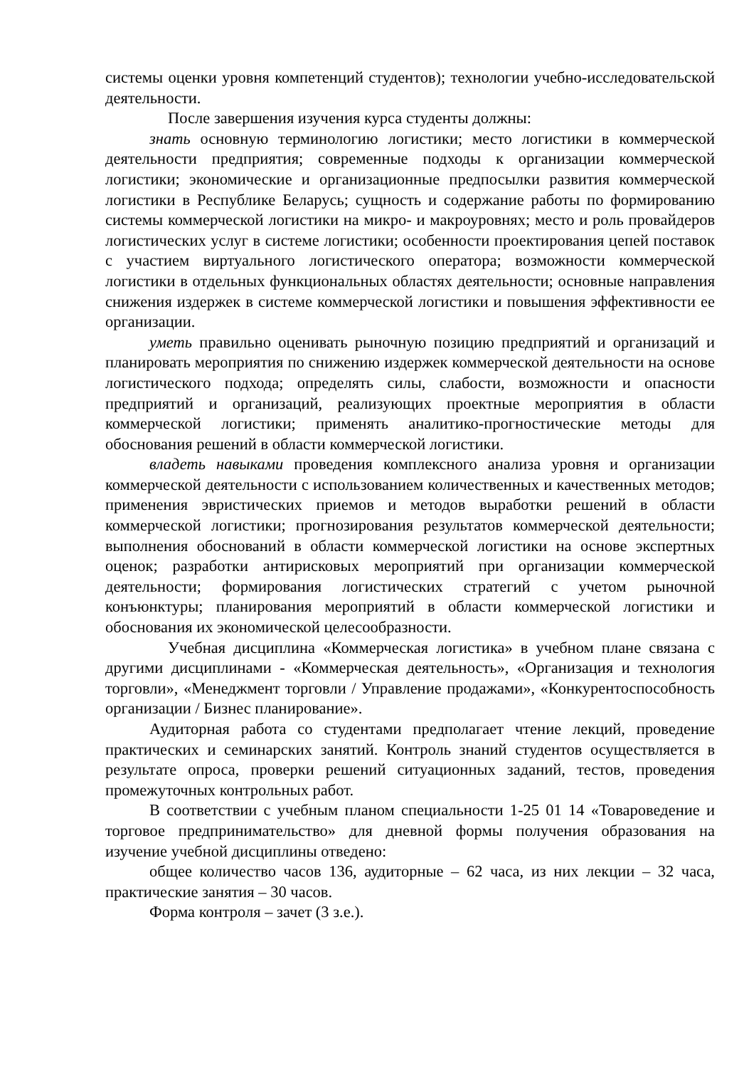системы оценки уровня компетенций студентов); технологии учебно-исследовательской деятельности.
После завершения изучения курса студенты должны:
знать основную терминологию логистики; место логистики в коммерческой деятельности предприятия; современные подходы к организации коммерческой логистики; экономические и организационные предпосылки развития коммерческой логистики в Республике Беларусь; сущность и содержание работы по формированию системы коммерческой логистики на микро- и макроуровнях; место и роль провайдеров логистических услуг в системе логистики; особенности проектирования цепей поставок с участием виртуального логистического оператора; возможности коммерческой логистики в отдельных функциональных областях деятельности; основные направления снижения издержек в системе коммерческой логистики и повышения эффективности ее организации.
уметь правильно оценивать рыночную позицию предприятий и организаций и планировать мероприятия по снижению издержек коммерческой деятельности на основе логистического подхода; определять силы, слабости, возможности и опасности предприятий и организаций, реализующих проектные мероприятия в области коммерческой логистики; применять аналитико-прогностические методы для обоснования решений в области коммерческой логистики.
владеть навыками проведения комплексного анализа уровня и организации коммерческой деятельности с использованием количественных и качественных методов; применения эвристических приемов и методов выработки решений в области коммерческой логистики; прогнозирования результатов коммерческой деятельности; выполнения обоснований в области коммерческой логистики на основе экспертных оценок; разработки антирисковых мероприятий при организации коммерческой деятельности; формирования логистических стратегий с учетом рыночной конъюнктуры; планирования мероприятий в области коммерческой логистики и обоснования их экономической целесообразности.
Учебная дисциплина «Коммерческая логистика» в учебном плане связана с другими дисциплинами - «Коммерческая деятельность», «Организация и технология торговли», «Менеджмент торговли / Управление продажами», «Конкурентоспособность организации / Бизнес планирование».
Аудиторная работа со студентами предполагает чтение лекций, проведение практических и семинарских занятий. Контроль знаний студентов осуществляется в результате опроса, проверки решений ситуационных заданий, тестов, проведения промежуточных контрольных работ.
В соответствии с учебным планом специальности 1-25 01 14 «Товароведение и торговое предпринимательство» для дневной формы получения образования на изучение учебной дисциплины отведено:
общее количество часов 136, аудиторные – 62 часа, из них лекции – 32 часа, практические занятия – 30 часов.
Форма контроля – зачет (3 з.е.).